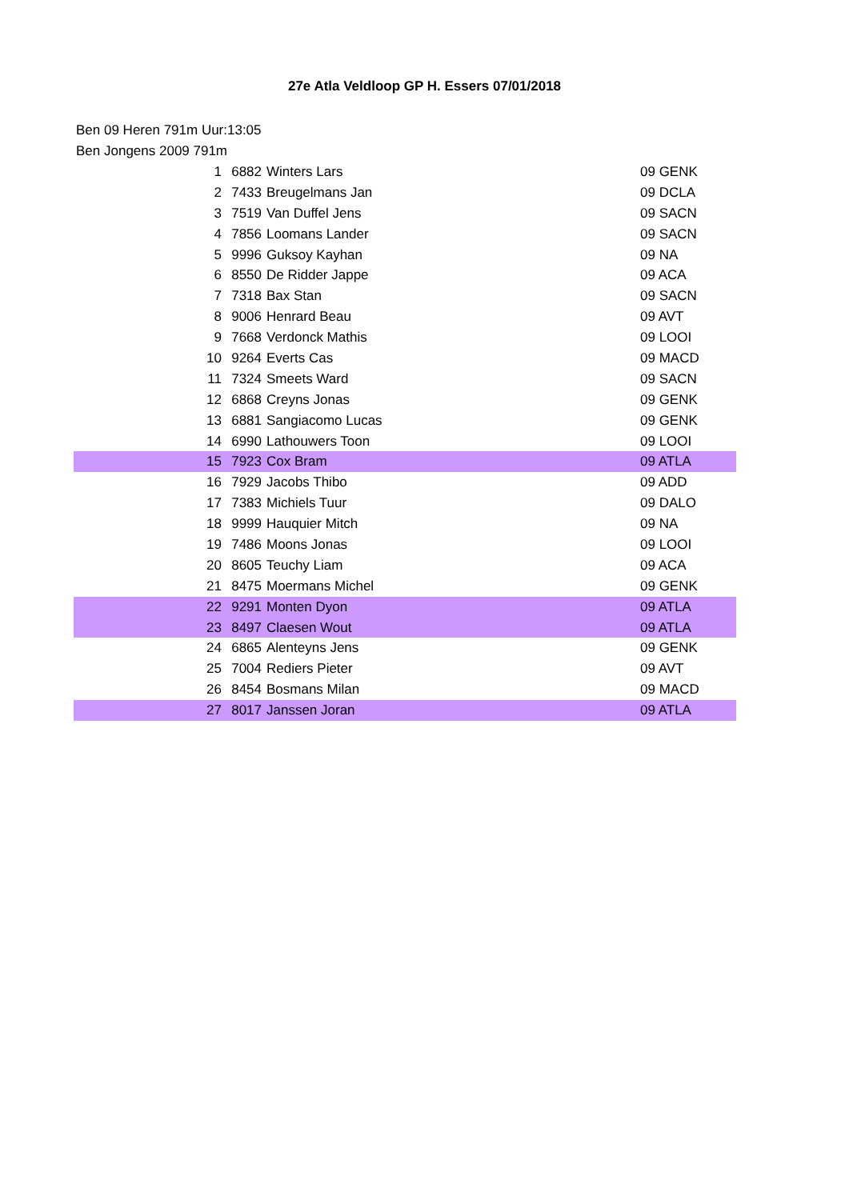27e Atla Veldloop GP H. Essers 07/01/2018
Ben 09 Heren 791m Uur:13:05
Ben Jongens 2009 791m
| 1 | 6882 | Winters Lars | 09 GENK |
| 2 | 7433 | Breugelmans Jan | 09 DCLA |
| 3 | 7519 | Van Duffel Jens | 09 SACN |
| 4 | 7856 | Loomans Lander | 09 SACN |
| 5 | 9996 | Guksoy Kayhan | 09 NA |
| 6 | 8550 | De Ridder Jappe | 09 ACA |
| 7 | 7318 | Bax Stan | 09 SACN |
| 8 | 9006 | Henrard Beau | 09 AVT |
| 9 | 7668 | Verdonck Mathis | 09 LOOI |
| 10 | 9264 | Everts Cas | 09 MACD |
| 11 | 7324 | Smeets Ward | 09 SACN |
| 12 | 6868 | Creyns Jonas | 09 GENK |
| 13 | 6881 | Sangiacomo Lucas | 09 GENK |
| 14 | 6990 | Lathouwers Toon | 09 LOOI |
| 15 | 7923 | Cox Bram | 09 ATLA |
| 16 | 7929 | Jacobs Thibo | 09 ADD |
| 17 | 7383 | Michiels Tuur | 09 DALO |
| 18 | 9999 | Hauquier Mitch | 09 NA |
| 19 | 7486 | Moons Jonas | 09 LOOI |
| 20 | 8605 | Teuchy Liam | 09 ACA |
| 21 | 8475 | Moermans Michel | 09 GENK |
| 22 | 9291 | Monten Dyon | 09 ATLA |
| 23 | 8497 | Claesen Wout | 09 ATLA |
| 24 | 6865 | Alenteyns Jens | 09 GENK |
| 25 | 7004 | Rediers Pieter | 09 AVT |
| 26 | 8454 | Bosmans Milan | 09 MACD |
| 27 | 8017 | Janssen Joran | 09 ATLA |